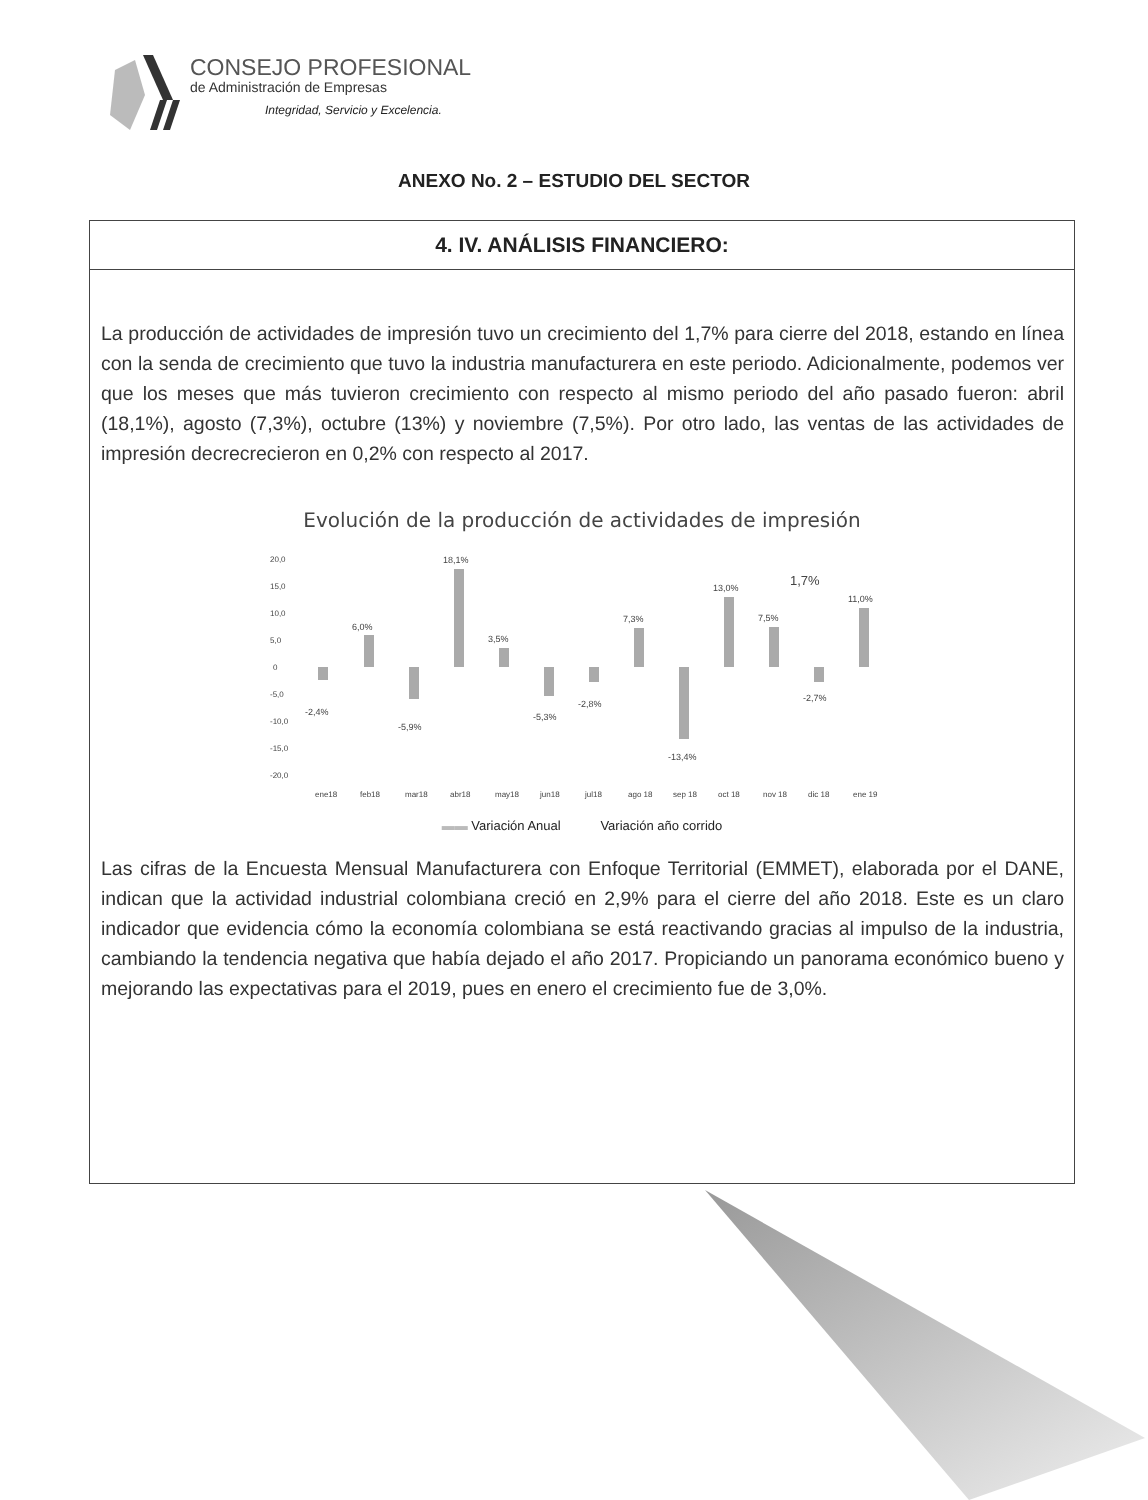CONSEJO PROFESIONAL
de Administración de Empresas
Integridad, Servicio y Excelencia.
ANEXO No. 2 – ESTUDIO DEL SECTOR
4. IV. ANÁLISIS FINANCIERO:
La producción de actividades de impresión tuvo un crecimiento del 1,7% para cierre del 2018, estando en línea con la senda de crecimiento que tuvo la industria manufacturera en este periodo. Adicionalmente, podemos ver que los meses que más tuvieron crecimiento con respecto al mismo periodo del año pasado fueron: abril (18,1%), agosto (7,3%), octubre (13%) y noviembre (7,5%). Por otro lado, las ventas de las actividades de impresión decrecrecieron en 0,2% con respecto al 2017.
Evolución de la producción de actividades de impresión
20,0
15,0
10,0
5,0
0
-5,0
-10,0
-15,0
-20,0
-2,4%
6,0%
-5,9%
18,1%
3,5%
-5,3%
-2,8%
7,3%
-13,4%
13,0%
7,5%
-2,7%
1,7%
11,0%
ene18
feb18
mar18
abr18
may18
jun18
jul18
ago 18
sep 18
oct 18
nov 18
dic 18
ene 19
▬▬ Variación Anual Variación año corrido
Las cifras de la Encuesta Mensual Manufacturera con Enfoque Territorial (EMMET), elaborada por el DANE, indican que la actividad industrial colombiana creció en 2,9% para el cierre del año 2018. Este es un claro indicador que evidencia cómo la economía colombiana se está reactivando gracias al impulso de la industria, cambiando la tendencia negativa que había dejado el año 2017. Propiciando un panorama económico bueno y mejorando las expectativas para el 2019, pues en enero el crecimiento fue de 3,0%.